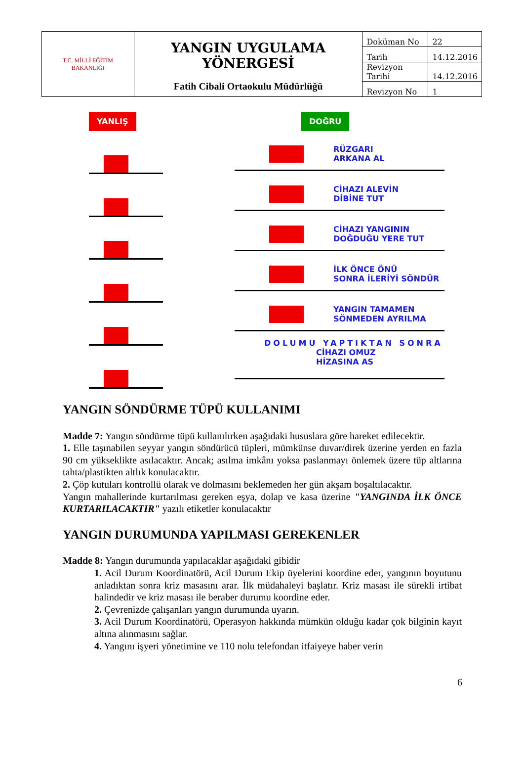| T.C. MİLLİ EĞİTİM BAKANLIĞI | YANGIN UYGULAMA YÖNERGESİ Fatih Cibali Ortaokulu Müdürlüğü | Doküman No | 22 |
| | | Tarih | 14.12.2016 |
| | | Revizyon Tarihi | 14.12.2016 |
| | | Revizyon No | 1 |
YANLIŞ DOĞRU
RÜZGARI
ARKANA AL
CİHAZI ALEVİN
DİBİNE TUT
CİHAZI YANGININ
DOĞDUĞU YERE TUT
İLK ÖNCE ÖNÜ
SONRA İLERİYİ SÖNDÜR
YANGIN TAMAMEN
SÖNMEDEN AYRILMA
DOLUMU YAPTIKTAN SONRA
CİHAZI OMUZ
HİZASINA AS
YANGIN SÖNDÜRME TÜPÜ KULLANIMI
Madde 7: Yangın söndürme tüpü kullanılırken aşağıdaki hususlara göre hareket edilecektir.
1. Elle taşınabilen seyyar yangın söndürücü tüpleri, mümkünse duvar/direk üzerine yerden en fazla 90 cm yükseklikte asılacaktır. Ancak; asılma imkânı yoksa paslanmayı önlemek üzere tüp altlarına tahta/plastikten altlık konulacaktır.
2. Çöp kutuları kontrollü olarak ve dolmasını beklemeden her gün akşam boşaltılacaktır.
Yangın mahallerinde kurtarılması gereken eşya, dolap ve kasa üzerine "YANGINDA İLK ÖNCE KURTARILACAKTIR" yazılı etiketler konulacaktır
YANGIN DURUMUNDA YAPILMASI GEREKENLER
Madde 8: Yangın durumunda yapılacaklar aşağıdaki gibidir
1. Acil Durum Koordinatörü, Acil Durum Ekip üyelerini koordine eder, yangının boyutunu anladıktan sonra kriz masasını arar. İlk müdahaleyi başlatır. Kriz masası ile sürekli irtibat halindedir ve kriz masası ile beraber durumu koordine eder.
2. Çevrenizde çalışanları yangın durumunda uyarın.
3. Acil Durum Koordinatörü, Operasyon hakkında mümkün olduğu kadar çok bilginin kayıt altına alınmasını sağlar.
4. Yangını işyeri yönetimine ve 110 nolu telefondan itfaiyeye haber verin
6